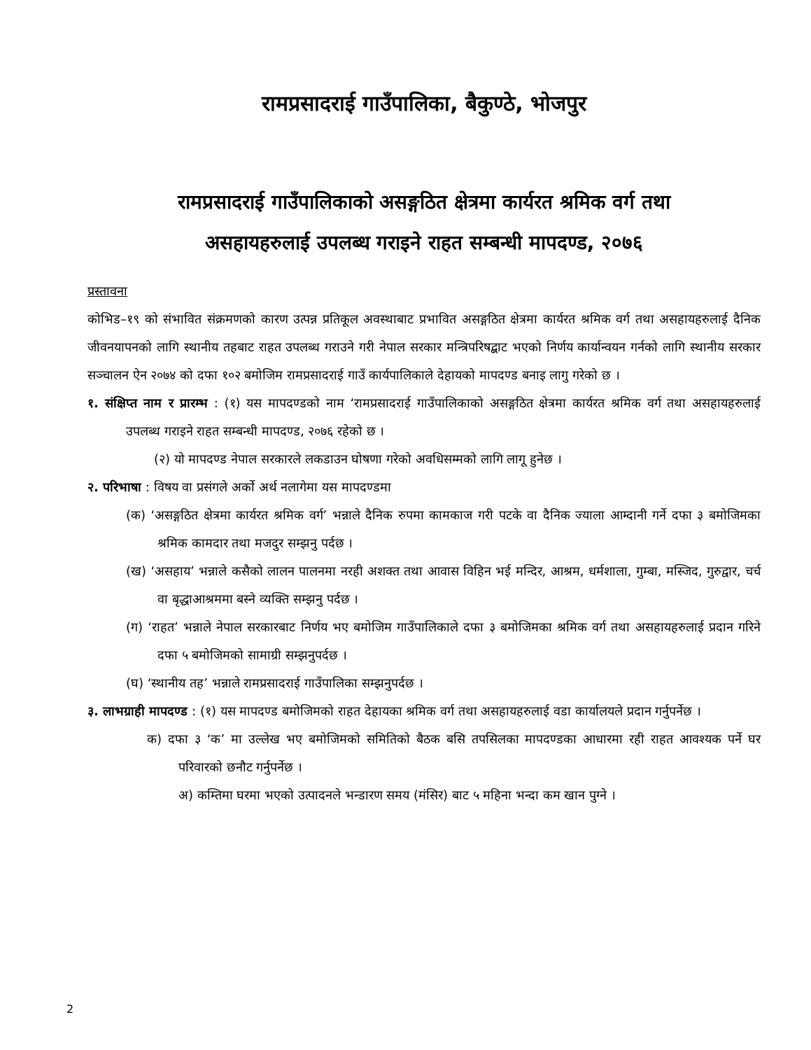रामप्रसादराई गाउँपालिका, बैकुण्ठे, भोजपुर
रामप्रसादराई गाउँपालिकाको असङ्गठित क्षेत्रमा कार्यरत श्रमिक वर्ग तथा
असहायहरुलाई उपलब्ध गराइने राहत सम्बन्धी मापदण्ड, २०७६
प्रस्तावना
कोभिड–१९ को संभावित संक्रमणको कारण उत्पन्न प्रतिकूल अवस्थाबाट प्रभावित असङ्गठित क्षेत्रमा कार्यरत श्रमिक वर्ग तथा असहायहरुलाई दैनिक जीवनयापनको लागि स्थानीय तहबाट राहत उपलब्ध गराउने गरी नेपाल सरकार मन्त्रिपरिषद्बाट भएको निर्णय कार्यान्वयन गर्नको लागि स्थानीय सरकार सञ्चालन ऐन २०७४ को दफा १०२ बमोजिम रामप्रसादराई गाउँ कार्यपालिकाले देहायको मापदण्ड बनाइ लागु गरेको छ ।
१. संक्षिप्त नाम र प्रारम्भ : (१) यस मापदण्डको नाम ‘रामप्रसादराई गाउँपालिकाको असङ्गठित क्षेत्रमा कार्यरत श्रमिक वर्ग तथा असहायहरुलाई उपलब्ध गराइने राहत सम्बन्धी मापदण्ड, २०७६ रहेको छ ।
(२) यो मापदण्ड नेपाल सरकारले लकडाउन घोषणा गरेको अवधिसम्मको लागि लागू हुनेछ ।
२. परिभाषा : विषय वा प्रसंगले अर्को अर्थ नलागेमा यस मापदण्डमा
(क) ‘असङ्गठित क्षेत्रमा कार्यरत श्रमिक वर्ग’ भन्नाले दैनिक रुपमा कामकाज गरी पटके वा दैनिक ज्याला आम्दानी गर्ने दफा ३ बमोजिमका श्रमिक कामदार तथा मजदुर सम्झनु पर्दछ ।
(ख) ‘असहाय’ भन्नाले कसैको लालन पालनमा नरही अशक्त तथा आवास विहिन भई मन्दिर, आश्रम, धर्मशाला, गुम्बा, मस्जिद, गुरुद्वार, चर्च वा बृद्धाआश्रममा बस्ने व्यक्ति सम्झनु पर्दछ ।
(ग) ‘राहत’ भन्नाले नेपाल सरकारबाट निर्णय भए बमोजिम गाउँपालिकाले दफा ३ बमोजिमका श्रमिक वर्ग तथा असहायहरुलाई प्रदान गरिने दफा ५ बमोजिमको सामाग्री सम्झनुपर्दछ ।
(घ) ‘स्थानीय तह’ भन्नाले रामप्रसादराई गाउँपालिका सम्झनुपर्दछ ।
३. लाभग्राही मापदण्ड : (१) यस मापदण्ड बमोजिमको राहत देहायका श्रमिक वर्ग तथा असहायहरुलाई वडा कार्यालयले प्रदान गर्नुपर्नेछ ।
क) दफा ३ ‘क’ मा उल्लेख भए बमोजिमको समितिको बैठक बसि तपसिलका मापदण्डका आधारमा रही राहत आवश्यक पर्ने घर परिवारको छनौट गर्नुपर्नेछ ।
अ) कम्तिमा घरमा भएको उत्पादनले भन्डारण समय (मंसिर) बाट ५ महिना भन्दा कम खान पुग्ने ।
2